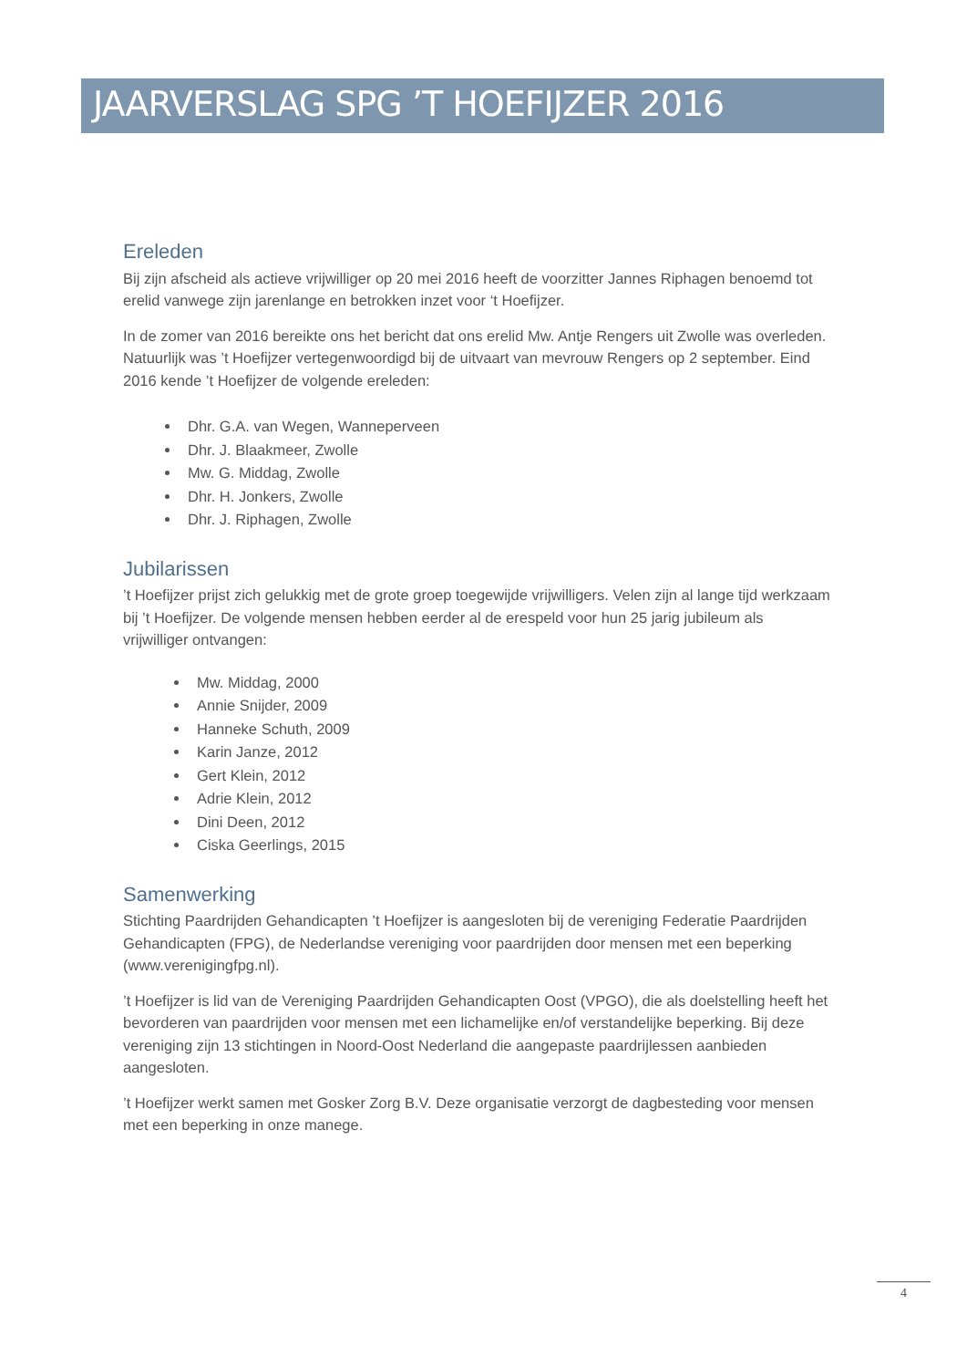JAARVERSLAG SPG ’T HOEFIJZER 2016
Ereleden
Bij zijn afscheid als actieve vrijwilliger op 20 mei 2016 heeft de voorzitter Jannes Riphagen benoemd tot erelid vanwege zijn jarenlange en betrokken inzet voor ‘t Hoefijzer.
In de zomer van 2016 bereikte ons het bericht dat ons erelid Mw. Antje Rengers uit Zwolle was overleden. Natuurlijk was ’t Hoefijzer vertegenwoordigd bij de uitvaart van mevrouw Rengers op 2 september. Eind 2016 kende ’t Hoefijzer de volgende ereleden:
Dhr. G.A. van Wegen, Wanneperveen
Dhr. J. Blaakmeer, Zwolle
Mw. G. Middag, Zwolle
Dhr. H. Jonkers, Zwolle
Dhr. J. Riphagen, Zwolle
Jubilarissen
’t Hoefijzer prijst zich gelukkig met de grote groep toegewijde vrijwilligers. Velen zijn al lange tijd werkzaam bij ’t Hoefijzer. De volgende mensen hebben eerder al de erespeld voor hun 25 jarig jubileum als vrijwilliger ontvangen:
Mw. Middag, 2000
Annie Snijder, 2009
Hanneke Schuth, 2009
Karin Janze, 2012
Gert Klein, 2012
Adrie Klein, 2012
Dini Deen, 2012
Ciska Geerlings, 2015
Samenwerking
Stichting Paardrijden Gehandicapten ’t Hoefijzer is aangesloten bij de vereniging Federatie Paardrijden Gehandicapten (FPG), de Nederlandse vereniging voor paardrijden door mensen met een beperking (www.verenigingfpg.nl).
’t Hoefijzer is lid van de Vereniging Paardrijden Gehandicapten Oost (VPGO), die als doelstelling heeft het bevorderen van paardrijden voor mensen met een lichamelijke en/of verstandelijke beperking. Bij deze vereniging zijn 13 stichtingen in Noord-Oost Nederland die aangepaste paardrijlessen aanbieden aangesloten.
’t Hoefijzer werkt samen met Gosker Zorg B.V. Deze organisatie verzorgt de dagbesteding voor mensen met een beperking in onze manege.
4